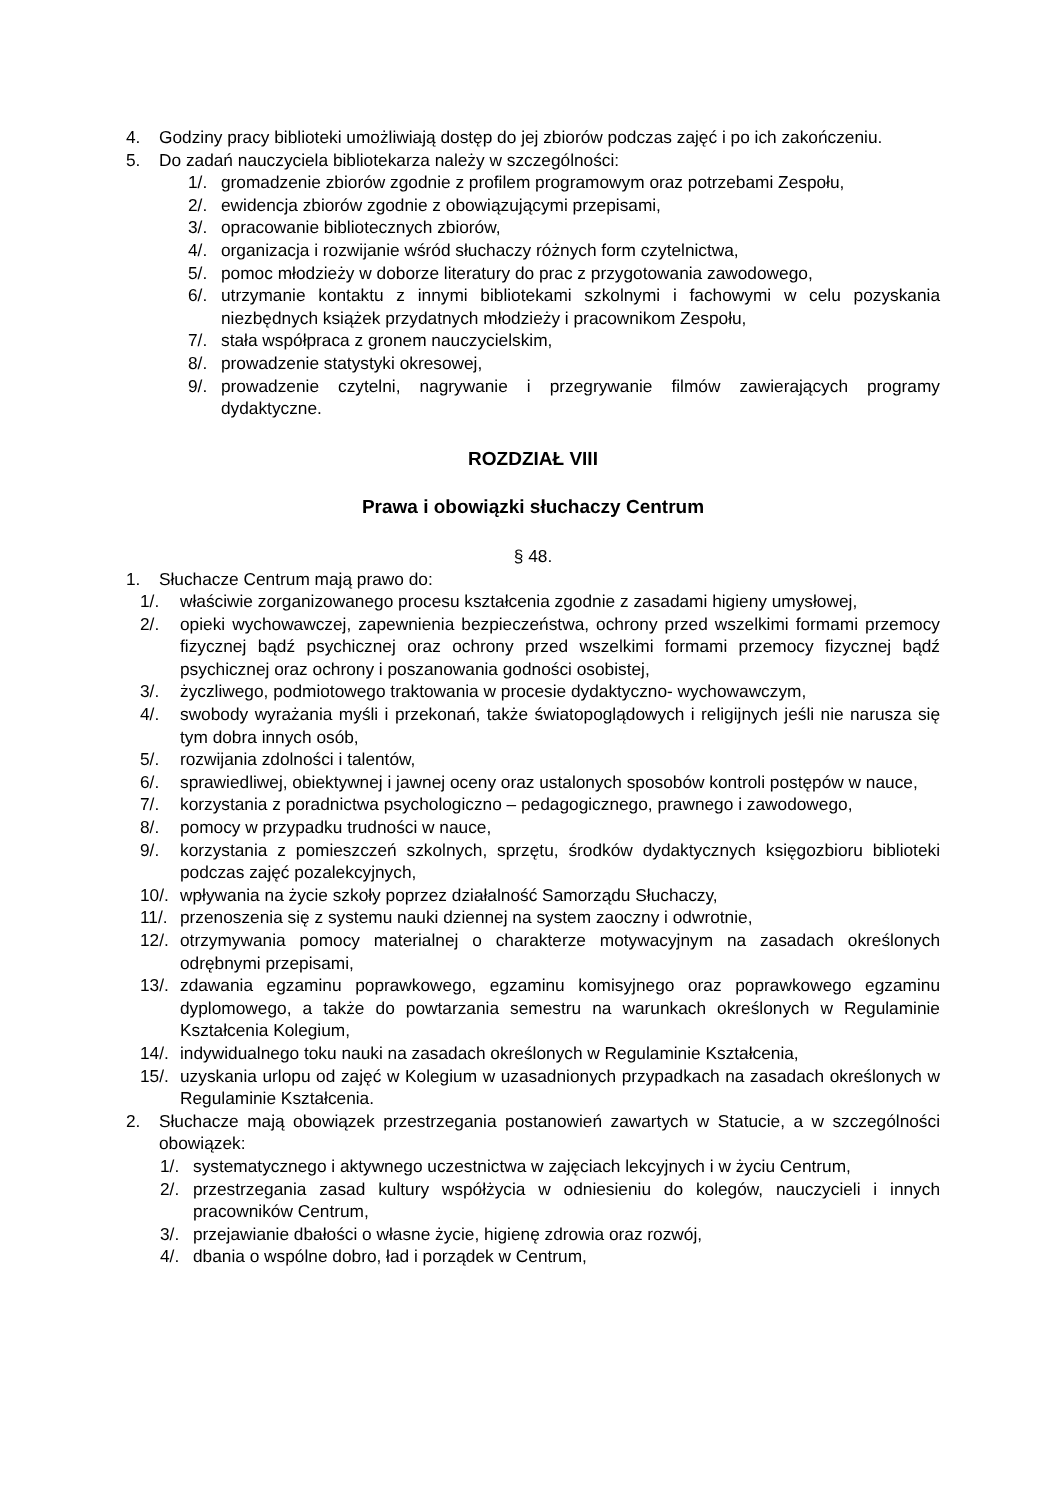4. Godziny pracy biblioteki umożliwiają dostęp do jej zbiorów podczas zajęć i po ich zakończeniu.
5. Do zadań nauczyciela bibliotekarza należy w szczególności:
1/. gromadzenie zbiorów zgodnie z profilem programowym oraz potrzebami Zespołu,
2/. ewidencja zbiorów zgodnie z obowiązującymi przepisami,
3/. opracowanie bibliotecznych zbiorów,
4/. organizacja i rozwijanie wśród słuchaczy różnych form czytelnictwa,
5/. pomoc młodzieży w doborze literatury do prac z przygotowania zawodowego,
6/. utrzymanie kontaktu z innymi bibliotekami szkolnymi i fachowymi w celu pozyskania niezbędnych książek przydatnych młodzieży i pracownikom Zespołu,
7/. stała współpraca z gronem nauczycielskim,
8/. prowadzenie statystyki okresowej,
9/. prowadzenie czytelni, nagrywanie i przegrywanie filmów zawierających programy dydaktyczne.
ROZDZIAŁ VIII
Prawa i obowiązki słuchaczy Centrum
§ 48.
1. Słuchacze Centrum mają prawo do:
1/. właściwie zorganizowanego procesu kształcenia zgodnie z zasadami higieny umysłowej,
2/. opieki wychowawczej, zapewnienia bezpieczeństwa, ochrony przed wszelkimi formami przemocy fizycznej bądź psychicznej oraz ochrony przed wszelkimi formami przemocy fizycznej bądź psychicznej oraz ochrony i poszanowania godności osobistej,
3/. życzliwego, podmiotowego traktowania w procesie dydaktyczno- wychowawczym,
4/. swobody wyrażania myśli i przekonań, także światopoglądowych i religijnych jeśli nie narusza się tym dobra innych osób,
5/. rozwijania zdolności i talentów,
6/. sprawiedliwej, obiektywnej i jawnej oceny oraz ustalonych sposobów kontroli postępów w nauce,
7/. korzystania z poradnictwa psychologiczno – pedagogicznego, prawnego i zawodowego,
8/. pomocy w przypadku trudności w nauce,
9/. korzystania z pomieszczeń szkolnych, sprzętu, środków dydaktycznych księgozbioru biblioteki podczas zajęć pozalekcyjnych,
10/. wpływania na życie szkoły poprzez działalność Samorządu Słuchaczy,
11/. przenoszenia się z systemu nauki dziennej na system zaoczny i odwrotnie,
12/. otrzymywania pomocy materialnej o charakterze motywacyjnym na zasadach określonych odrębnymi przepisami,
13/. zdawania egzaminu poprawkowego, egzaminu komisyjnego oraz poprawkowego egzaminu dyplomowego, a także do powtarzania semestru na warunkach określonych w Regulaminie Kształcenia Kolegium,
14/. indywidualnego toku nauki na zasadach określonych w Regulaminie Kształcenia,
15/. uzyskania urlopu od zajęć w Kolegium w uzasadnionych przypadkach na zasadach określonych w Regulaminie Kształcenia.
2. Słuchacze mają obowiązek przestrzegania postanowień zawartych w Statucie, a w szczególności obowiązek:
1/. systematycznego i aktywnego uczestnictwa w zajęciach lekcyjnych i w życiu Centrum,
2/. przestrzegania zasad kultury współżycia w odniesieniu do kolegów, nauczycieli i innych pracowników Centrum,
3/. przejawianie dbałości o własne życie, higienę zdrowia oraz rozwój,
4/. dbania o wspólne dobro, ład i porządek w Centrum,